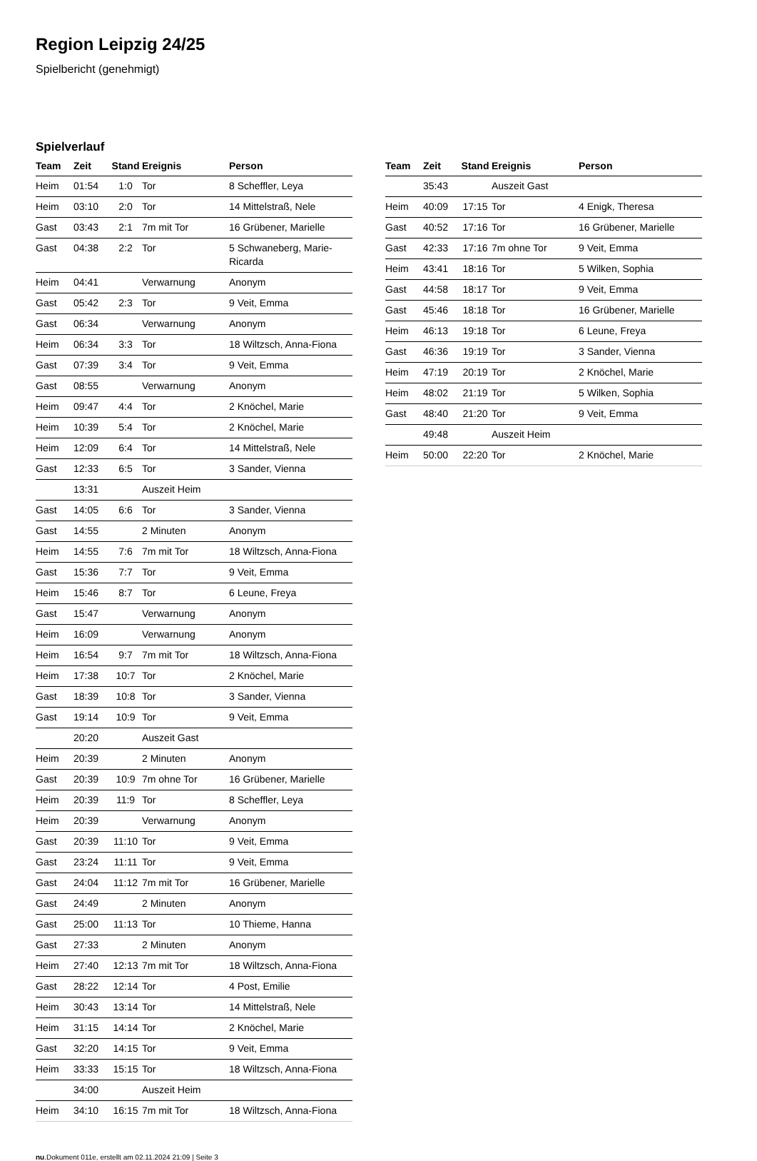Region Leipzig 24/25
Spielbericht (genehmigt)
Spielverlauf
| Team | Zeit | Stand | Ereignis | Person |
| --- | --- | --- | --- | --- |
| Heim | 01:54 | 1:0 | Tor | 8 Scheffler, Leya |
| Heim | 03:10 | 2:0 | Tor | 14 Mittelstraß, Nele |
| Gast | 03:43 | 2:1 | 7m mit Tor | 16 Grübener, Marielle |
| Gast | 04:38 | 2:2 | Tor | 5 Schwaneberg, Marie-Ricarda |
| Heim | 04:41 | | Verwarnung | Anonym |
| Gast | 05:42 | 2:3 | Tor | 9 Veit, Emma |
| Gast | 06:34 | | Verwarnung | Anonym |
| Heim | 06:34 | 3:3 | Tor | 18 Wiltzsch, Anna-Fiona |
| Gast | 07:39 | 3:4 | Tor | 9 Veit, Emma |
| Gast | 08:55 | | Verwarnung | Anonym |
| Heim | 09:47 | 4:4 | Tor | 2 Knöchel, Marie |
| Heim | 10:39 | 5:4 | Tor | 2 Knöchel, Marie |
| Heim | 12:09 | 6:4 | Tor | 14 Mittelstraß, Nele |
| Gast | 12:33 | 6:5 | Tor | 3 Sander, Vienna |
| | 13:31 | | Auszeit Heim | |
| Gast | 14:05 | 6:6 | Tor | 3 Sander, Vienna |
| Gast | 14:55 | | 2 Minuten | Anonym |
| Heim | 14:55 | 7:6 | 7m mit Tor | 18 Wiltzsch, Anna-Fiona |
| Gast | 15:36 | 7:7 | Tor | 9 Veit, Emma |
| Heim | 15:46 | 8:7 | Tor | 6 Leune, Freya |
| Gast | 15:47 | | Verwarnung | Anonym |
| Heim | 16:09 | | Verwarnung | Anonym |
| Heim | 16:54 | 9:7 | 7m mit Tor | 18 Wiltzsch, Anna-Fiona |
| Heim | 17:38 | 10:7 | Tor | 2 Knöchel, Marie |
| Gast | 18:39 | 10:8 | Tor | 3 Sander, Vienna |
| Gast | 19:14 | 10:9 | Tor | 9 Veit, Emma |
| | 20:20 | | Auszeit Gast | |
| Heim | 20:39 | | 2 Minuten | Anonym |
| Gast | 20:39 | 10:9 | 7m ohne Tor | 16 Grübener, Marielle |
| Heim | 20:39 | 11:9 | Tor | 8 Scheffler, Leya |
| Heim | 20:39 | | Verwarnung | Anonym |
| Gast | 20:39 | 11:10 | Tor | 9 Veit, Emma |
| Gast | 23:24 | 11:11 | Tor | 9 Veit, Emma |
| Gast | 24:04 | 11:12 | 7m mit Tor | 16 Grübener, Marielle |
| Gast | 24:49 | | 2 Minuten | Anonym |
| Gast | 25:00 | 11:13 | Tor | 10 Thieme, Hanna |
| Gast | 27:33 | | 2 Minuten | Anonym |
| Heim | 27:40 | 12:13 | 7m mit Tor | 18 Wiltzsch, Anna-Fiona |
| Gast | 28:22 | 12:14 | Tor | 4 Post, Emilie |
| Heim | 30:43 | 13:14 | Tor | 14 Mittelstraß, Nele |
| Heim | 31:15 | 14:14 | Tor | 2 Knöchel, Marie |
| Gast | 32:20 | 14:15 | Tor | 9 Veit, Emma |
| Heim | 33:33 | 15:15 | Tor | 18 Wiltzsch, Anna-Fiona |
| | 34:00 | | Auszeit Heim | |
| Heim | 34:10 | 16:15 | 7m mit Tor | 18 Wiltzsch, Anna-Fiona |
| Team | Zeit | Stand | Ereignis | Person |
| --- | --- | --- | --- | --- |
| | 35:43 | | Auszeit Gast | |
| Heim | 40:09 | 17:15 | Tor | 4 Enigk, Theresa |
| Gast | 40:52 | 17:16 | Tor | 16 Grübener, Marielle |
| Gast | 42:33 | 17:16 | 7m ohne Tor | 9 Veit, Emma |
| Heim | 43:41 | 18:16 | Tor | 5 Wilken, Sophia |
| Gast | 44:58 | 18:17 | Tor | 9 Veit, Emma |
| Gast | 45:46 | 18:18 | Tor | 16 Grübener, Marielle |
| Heim | 46:13 | 19:18 | Tor | 6 Leune, Freya |
| Gast | 46:36 | 19:19 | Tor | 3 Sander, Vienna |
| Heim | 47:19 | 20:19 | Tor | 2 Knöchel, Marie |
| Heim | 48:02 | 21:19 | Tor | 5 Wilken, Sophia |
| Gast | 48:40 | 21:20 | Tor | 9 Veit, Emma |
| | 49:48 | | Auszeit Heim | |
| Heim | 50:00 | 22:20 | Tor | 2 Knöchel, Marie |
nu.Dokument 011e, erstellt am 02.11.2024 21:09 | Seite 3